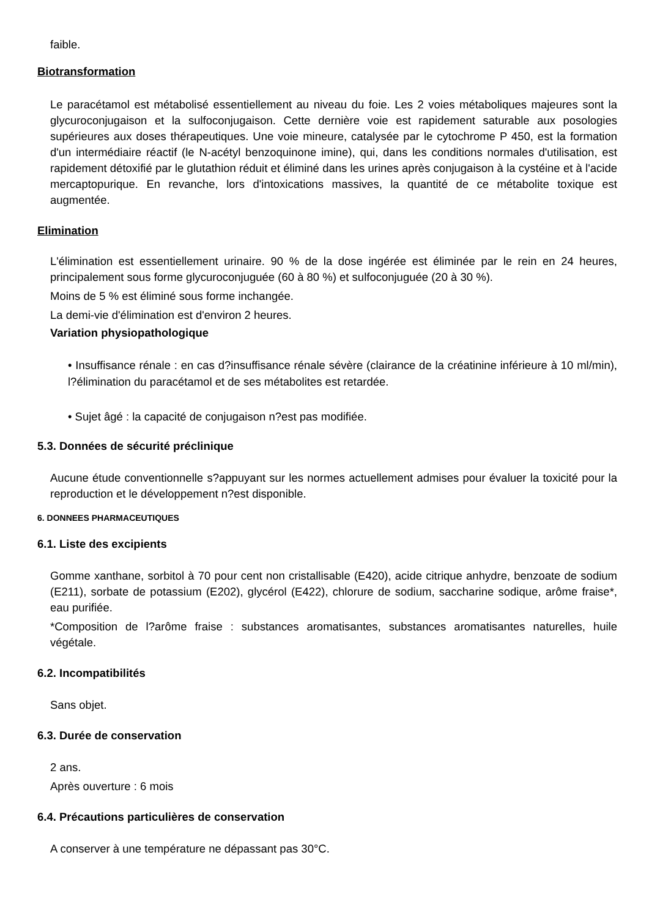faible.
Biotransformation
Le paracétamol est métabolisé essentiellement au niveau du foie. Les 2 voies métaboliques majeures sont la glycuroconjugaison et la sulfoconjugaison. Cette dernière voie est rapidement saturable aux posologies supérieures aux doses thérapeutiques. Une voie mineure, catalysée par le cytochrome P 450, est la formation d'un intermédiaire réactif (le N-acétyl benzoquinone imine), qui, dans les conditions normales d'utilisation, est rapidement détoxifié par le glutathion réduit et éliminé dans les urines après conjugaison à la cystéine et à l'acide mercaptopurique. En revanche, lors d'intoxications massives, la quantité de ce métabolite toxique est augmentée.
Elimination
L'élimination est essentiellement urinaire. 90 % de la dose ingérée est éliminée par le rein en 24 heures, principalement sous forme glycuroconjuguée (60 à 80 %) et sulfoconjuguée (20 à 30 %).
Moins de 5 % est éliminé sous forme inchangée.
La demi-vie d'élimination est d'environ 2 heures.
Variation physiopathologique
• Insuffisance rénale : en cas d?insuffisance rénale sévère (clairance de la créatinine inférieure à 10 ml/min), l?élimination du paracétamol et de ses métabolites est retardée.
• Sujet âgé : la capacité de conjugaison n?est pas modifiée.
5.3. Données de sécurité préclinique
Aucune étude conventionnelle s?appuyant sur les normes actuellement admises pour évaluer la toxicité pour la reproduction et le développement n?est disponible.
6. DONNEES PHARMACEUTIQUES
6.1. Liste des excipients
Gomme xanthane, sorbitol à 70 pour cent non cristallisable (E420), acide citrique anhydre, benzoate de sodium (E211), sorbate de potassium (E202), glycérol (E422), chlorure de sodium, saccharine sodique, arôme fraise*, eau purifiée.
*Composition de l?arôme fraise : substances aromatisantes, substances aromatisantes naturelles, huile végétale.
6.2. Incompatibilités
Sans objet.
6.3. Durée de conservation
2 ans.
Après ouverture : 6 mois
6.4. Précautions particulières de conservation
A conserver à une température ne dépassant pas 30°C.